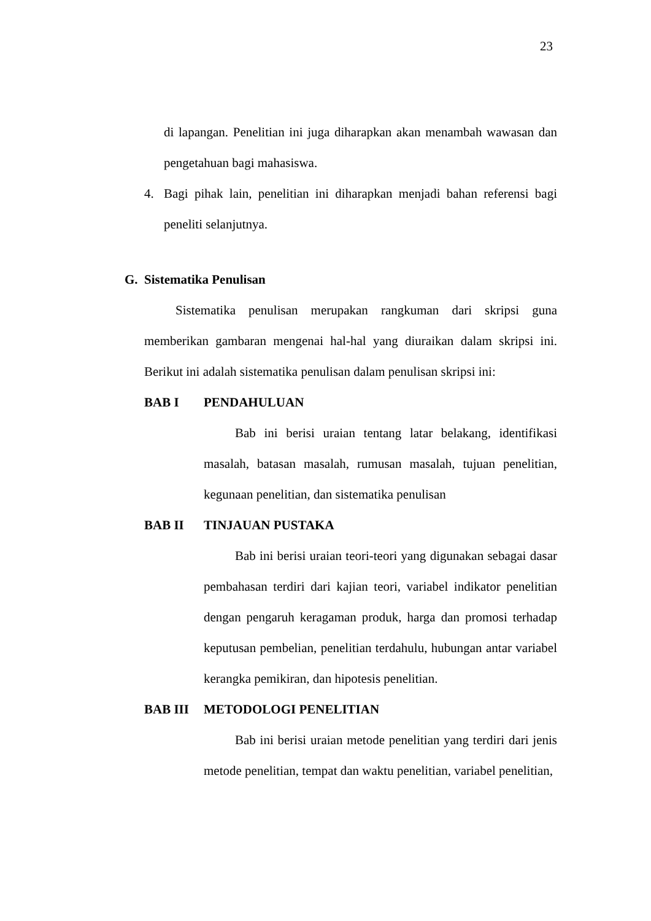23
di lapangan. Penelitian ini juga diharapkan akan menambah wawasan dan pengetahuan bagi mahasiswa.
4. Bagi pihak lain, penelitian ini diharapkan menjadi bahan referensi bagi peneliti selanjutnya.
G. Sistematika Penulisan
Sistematika penulisan merupakan rangkuman dari skripsi guna memberikan gambaran mengenai hal-hal yang diuraikan dalam skripsi ini. Berikut ini adalah sistematika penulisan dalam penulisan skripsi ini:
BAB I PENDAHULUAN
Bab ini berisi uraian tentang latar belakang, identifikasi masalah, batasan masalah, rumusan masalah, tujuan penelitian, kegunaan penelitian, dan sistematika penulisan
BAB II TINJAUAN PUSTAKA
Bab ini berisi uraian teori-teori yang digunakan sebagai dasar pembahasan terdiri dari kajian teori, variabel indikator penelitian dengan pengaruh keragaman produk, harga dan promosi terhadap keputusan pembelian, penelitian terdahulu, hubungan antar variabel kerangka pemikiran, dan hipotesis penelitian.
BAB III METODOLOGI PENELITIAN
Bab ini berisi uraian metode penelitian yang terdiri dari jenis metode penelitian, tempat dan waktu penelitian, variabel penelitian,